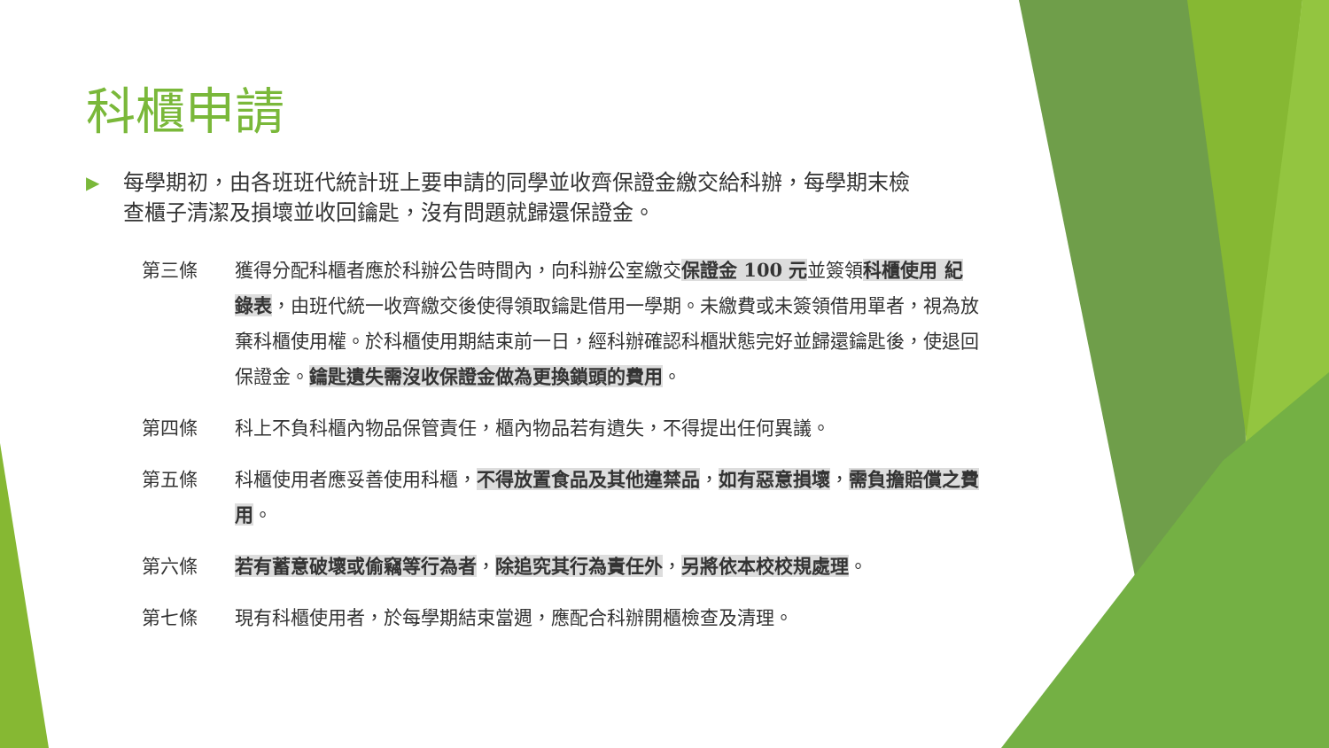科櫃申請
▶ 每學期初，由各班班代統計班上要申請的同學並收齊保證金繳交給科辦，每學期末檢查櫃子清潔及損壞並收回鑰匙，沒有問題就歸還保證金。
第三條 獲得分配科櫃者應於科辦公告時間內，向科辦公室繳交保證金 100 元並簽領科櫃使用 紀錄表，由班代統一收齊繳交後使得領取鑰匙借用一學期。未繳費或未簽領借用單者，視為放棄科櫃使用權。於科櫃使用期結束前一日，經科辦確認科櫃狀態完好並歸還鑰匙後，使退回保證金。鑰匙遺失需沒收保證金做為更換鎖頭的費用。
第四條 科上不負科櫃內物品保管責任，櫃內物品若有遺失，不得提出任何異議。
第五條 科櫃使用者應妥善使用科櫃，不得放置食品及其他違禁品，如有惡意損壞，需負擔賠償之費用。
第六條 若有蓄意破壞或偷竊等行為者，除追究其行為責任外，另將依本校校規處理。
第七條 現有科櫃使用者，於每學期結束當週，應配合科辦開櫃檢查及清理。